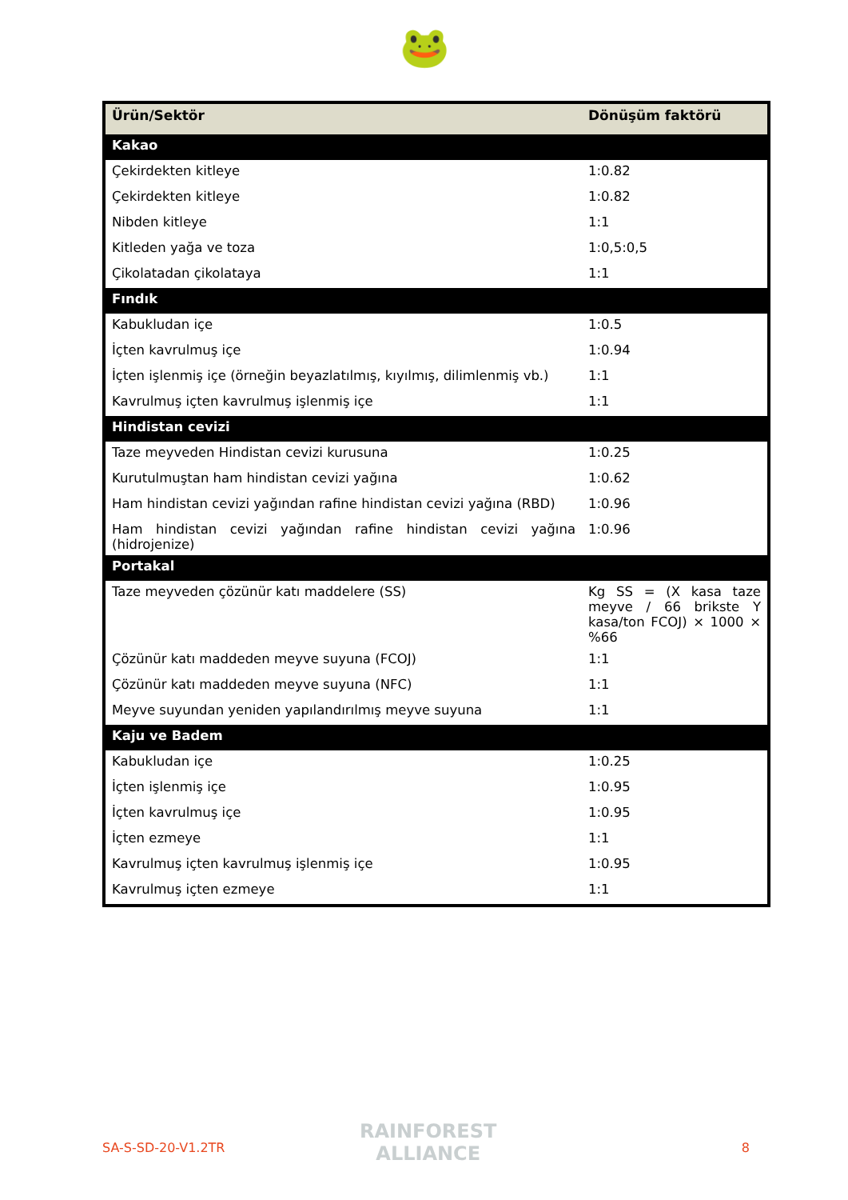🐸
| Ürün/Sektör | Dönüşüm faktörü |
| --- | --- |
| Kakao | |
| Çekirdekten kitleye | 1:0.82 |
| Çekirdekten kitleye | 1:0.82 |
| Nibden kitleye | 1:1 |
| Kitleden yağa ve toza | 1:0,5:0,5 |
| Çikolatadan çikolataya | 1:1 |
| Fındık | |
| Kabukludan içe | 1:0.5 |
| İçten kavrulmuş içe | 1:0.94 |
| İçten işlenmiş içe (örneğin beyazlatılmış, kıyılmış, dilimlenmiş vb.) | 1:1 |
| Kavrulmuş içten kavrulmuş işlenmiş içe | 1:1 |
| Hindistan cevizi | |
| Taze meyveden Hindistan cevizi kurusuna | 1:0.25 |
| Kurutulmuştan ham hindistan cevizi yağına | 1:0.62 |
| Ham hindistan cevizi yağından rafine hindistan cevizi yağına (RBD) | 1:0.96 |
| Ham hindistan cevizi yağından rafine hindistan cevizi yağına (hidrojenize) | 1:0.96 |
| Portakal | |
| Taze meyveden çözünür katı maddelere (SS) | Kg SS = (X kasa taze meyve / 66 brikste Y kasa/ton FCOJ) × 1000 × %66 |
| Çözünür katı maddeden meyve suyuna (FCOJ) | 1:1 |
| Çözünür katı maddeden meyve suyuna (NFC) | 1:1 |
| Meyve suyundan yeniden yapılandırılmış meyve suyuna | 1:1 |
| Kaju ve Badem | |
| Kabukludan içe | 1:0.25 |
| İçten işlenmiş içe | 1:0.95 |
| İçten kavrulmuş içe | 1:0.95 |
| İçten ezmeye | 1:1 |
| Kavrulmuş içten kavrulmuş işlenmiş içe | 1:0.95 |
| Kavrulmuş içten ezmeye | 1:1 |
RAINFOREST
ALLIANCE
SA-S-SD-20-V1.2TR 8